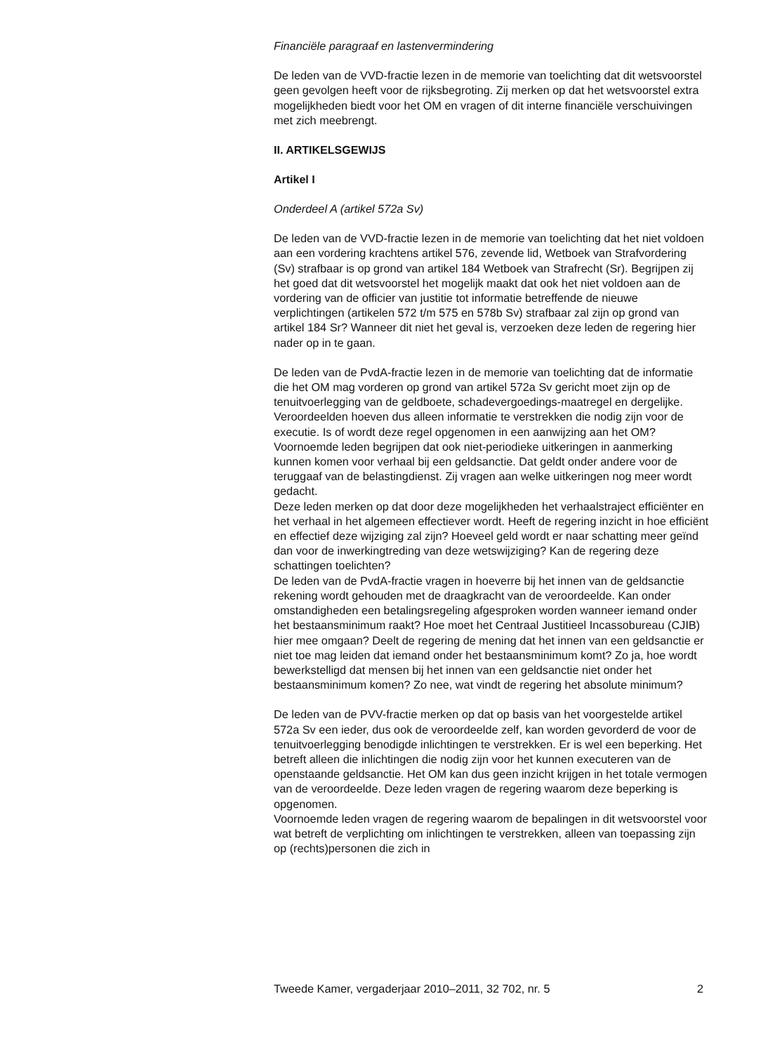Financiële paragraaf en lastenvermindering
De leden van de VVD-fractie lezen in de memorie van toelichting dat dit wetsvoorstel geen gevolgen heeft voor de rijksbegroting. Zij merken op dat het wetsvoorstel extra mogelijkheden biedt voor het OM en vragen of dit interne financiële verschuivingen met zich meebrengt.
II. ARTIKELSGEWIJS
Artikel I
Onderdeel A (artikel 572a Sv)
De leden van de VVD-fractie lezen in de memorie van toelichting dat het niet voldoen aan een vordering krachtens artikel 576, zevende lid, Wetboek van Strafvordering (Sv) strafbaar is op grond van artikel 184 Wetboek van Strafrecht (Sr). Begrijpen zij het goed dat dit wetsvoorstel het mogelijk maakt dat ook het niet voldoen aan de vordering van de officier van justitie tot informatie betreffende de nieuwe verplichtingen (artikelen 572 t/m 575 en 578b Sv) strafbaar zal zijn op grond van artikel 184 Sr? Wanneer dit niet het geval is, verzoeken deze leden de regering hier nader op in te gaan.
De leden van de PvdA-fractie lezen in de memorie van toelichting dat de informatie die het OM mag vorderen op grond van artikel 572a Sv gericht moet zijn op de tenuitvoerlegging van de geldboete, schadevergoedings-maatregel en dergelijke. Veroordeelden hoeven dus alleen informatie te verstrekken die nodig zijn voor de executie. Is of wordt deze regel opgenomen in een aanwijzing aan het OM?
Voornoemde leden begrijpen dat ook niet-periodieke uitkeringen in aanmerking kunnen komen voor verhaal bij een geldsanctie. Dat geldt onder andere voor de teruggaaf van de belastingdienst. Zij vragen aan welke uitkeringen nog meer wordt gedacht.
Deze leden merken op dat door deze mogelijkheden het verhaalstraject efficiënter en het verhaal in het algemeen effectiever wordt. Heeft de regering inzicht in hoe efficiënt en effectief deze wijziging zal zijn? Hoeveel geld wordt er naar schatting meer geïnd dan voor de inwerkingtreding van deze wetswijziging? Kan de regering deze schattingen toelichten?
De leden van de PvdA-fractie vragen in hoeverre bij het innen van de geldsanctie rekening wordt gehouden met de draagkracht van de veroordeelde. Kan onder omstandigheden een betalingsregeling afgesproken worden wanneer iemand onder het bestaansminimum raakt? Hoe moet het Centraal Justitieel Incassobureau (CJIB) hier mee omgaan? Deelt de regering de mening dat het innen van een geldsanctie er niet toe mag leiden dat iemand onder het bestaansminimum komt? Zo ja, hoe wordt bewerkstelligd dat mensen bij het innen van een geldsanctie niet onder het bestaansminimum komen? Zo nee, wat vindt de regering het absolute minimum?
De leden van de PVV-fractie merken op dat op basis van het voorgestelde artikel 572a Sv een ieder, dus ook de veroordeelde zelf, kan worden gevorderd de voor de tenuitvoerlegging benodigde inlichtingen te verstrekken. Er is wel een beperking. Het betreft alleen die inlichtingen die nodig zijn voor het kunnen executeren van de openstaande geldsanctie. Het OM kan dus geen inzicht krijgen in het totale vermogen van de veroordeelde. Deze leden vragen de regering waarom deze beperking is opgenomen.
Voornoemde leden vragen de regering waarom de bepalingen in dit wetsvoorstel voor wat betreft de verplichting om inlichtingen te verstrekken, alleen van toepassing zijn op (rechts)personen die zich in
Tweede Kamer, vergaderjaar 2010–2011, 32 702, nr. 5 2